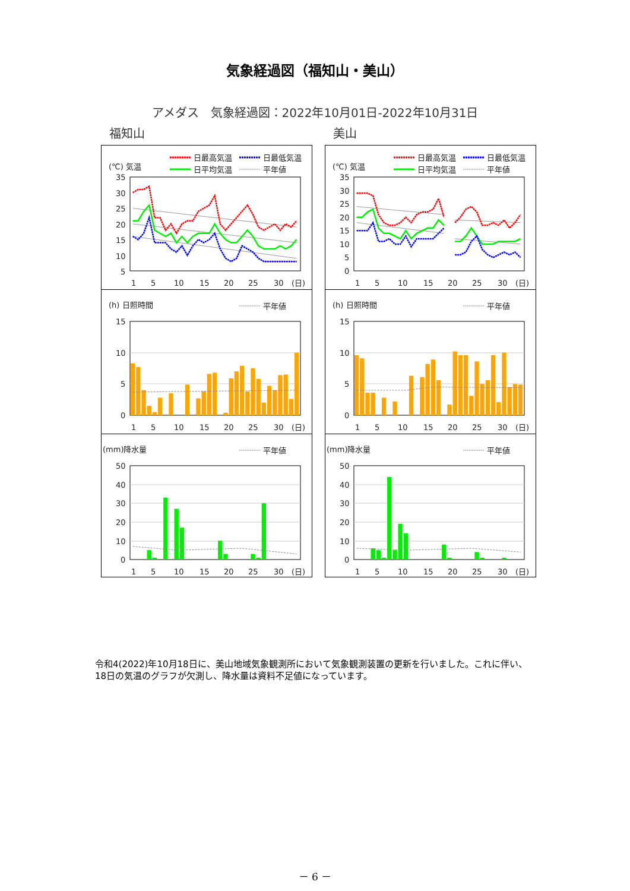気象経過図（福知山・美山）
アメダス　気象経過図：2022年10月01日-2022年10月31日
福知山
(℃) 気温
日最高気温
日最低気温
日平均気温
平年値
35
30
25
20
15
10
5
1
5
10
15
20
25
30
(日)
(h) 日照時間
平年値
15
10
5
0
1
5
10
15
20
25
30
(日)
(mm)降水量
平年値
50
40
30
20
10
0
1
5
10
15
20
25
30
(日)
美山
(℃) 気温
日最高気温
日最低気温
日平均気温
平年値
35
30
25
20
15
10
5
0
1
5
10
15
20
25
30
(日)
(h) 日照時間
平年値
15
10
5
0
1
5
10
15
20
25
30
(日)
(mm)降水量
平年値
50
40
30
20
10
0
1
5
10
15
20
25
30
(日)
令和4(2022)年10月18日に、美山地域気象観測所において気象観測装置の更新を行いました。これに伴い、18日の気温のグラフが欠測し、降水量は資料不足値になっています。
－ 6 －